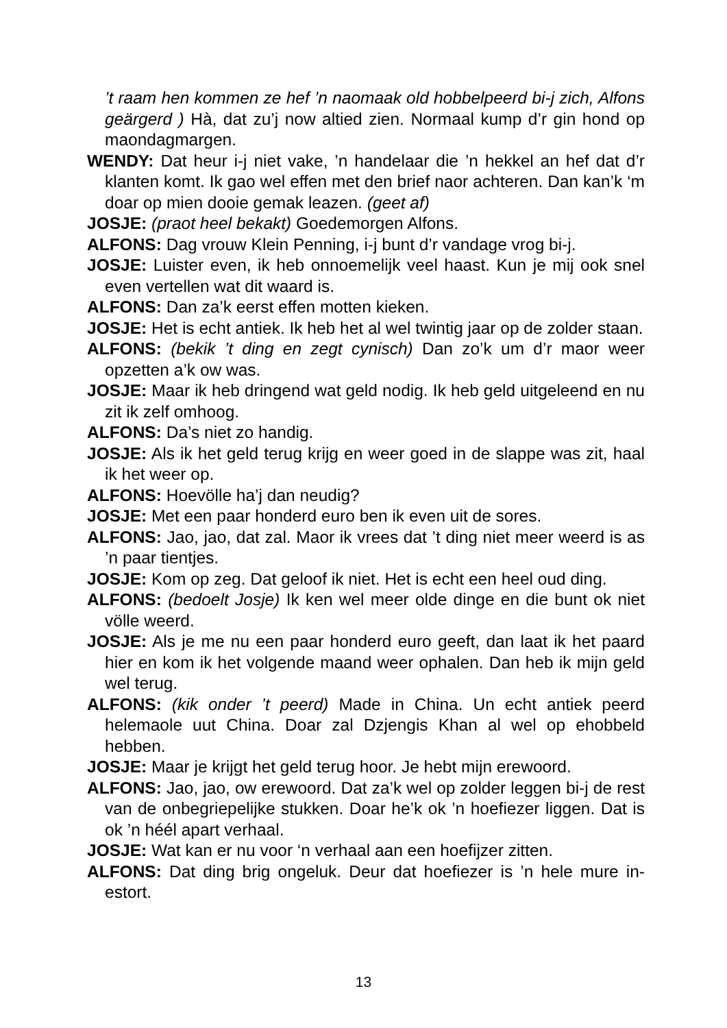’t raam hen kommen ze hef ’n naomaak old hobbelpeerd bi-j zich, Alfons geärgerd ) Hà, dat zu’j now altied zien. Normaal kump d’r gin hond op maondagmargen.
WENDY: Dat heur i-j niet vake, ’n handelaar die ’n hekkel an hef dat d’r klanten komt. Ik gao wel effen met den brief naor achteren. Dan kan’k ‘m doar op mien dooie gemak leazen. (geet af)
JOSJE: (praot heel bekakt) Goedemorgen Alfons.
ALFONS: Dag vrouw Klein Penning, i-j bunt d’r vandage vrog bi-j.
JOSJE: Luister even, ik heb onnoemelijk veel haast. Kun je mij ook snel even vertellen wat dit waard is.
ALFONS: Dan za’k eerst effen motten kieken.
JOSJE: Het is echt antiek. Ik heb het al wel twintig jaar op de zolder staan.
ALFONS: (bekik ’t ding en zegt cynisch) Dan zo’k um d’r maor weer opzetten a’k ow was.
JOSJE: Maar ik heb dringend wat geld nodig. Ik heb geld uitgeleend en nu zit ik zelf omhoog.
ALFONS: Da’s niet zo handig.
JOSJE: Als ik het geld terug krijg en weer goed in de slappe was zit, haal ik het weer op.
ALFONS: Hoevölle ha’j dan neudig?
JOSJE: Met een paar honderd euro ben ik even uit de sores.
ALFONS: Jao, jao, dat zal. Maor ik vrees dat ’t ding niet meer weerd is as ’n paar tientjes.
JOSJE: Kom op zeg. Dat geloof ik niet. Het is echt een heel oud ding.
ALFONS: (bedoelt Josje) Ik ken wel meer olde dinge en die bunt ok niet völle weerd.
JOSJE: Als je me nu een paar honderd euro geeft, dan laat ik het paard hier en kom ik het volgende maand weer ophalen. Dan heb ik mijn geld wel terug.
ALFONS: (kik onder ’t peerd) Made in China. Un echt antiek peerd helemaole uut China. Doar zal Dzjengis Khan al wel op ehobbeld hebben.
JOSJE: Maar je krijgt het geld terug hoor. Je hebt mijn erewoord.
ALFONS: Jao, jao, ow erewoord. Dat za’k wel op zolder leggen bi-j de rest van de onbegriepelijke stukken. Doar he’k ok ’n hoefiezer liggen. Dat is ok ’n héél apart verhaal.
JOSJE: Wat kan er nu voor ‘n verhaal aan een hoefijzer zitten.
ALFONS: Dat ding brig ongeluk. Deur dat hoefiezer is ’n hele mure in-estort.
13